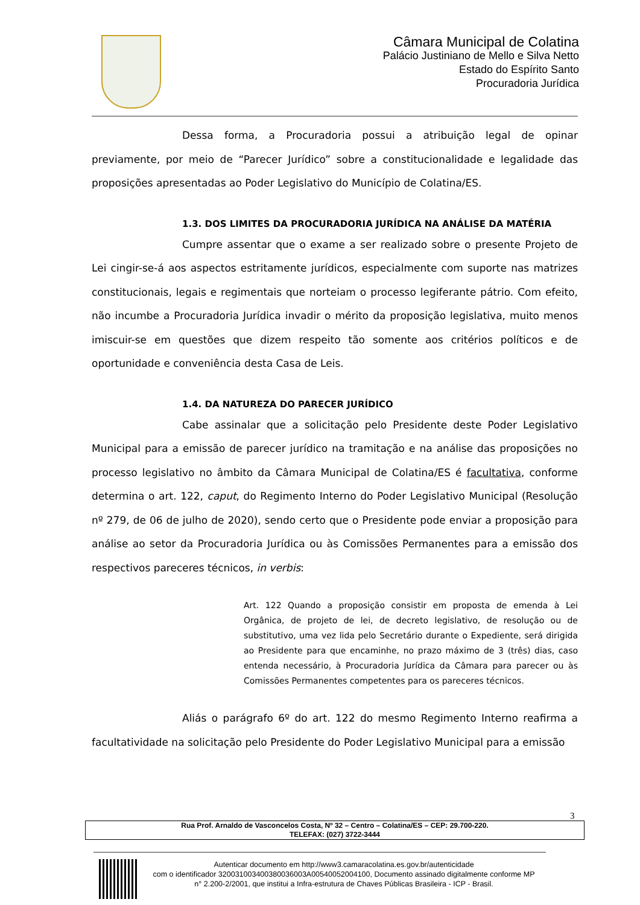Câmara Municipal de Colatina
Palácio Justiniano de Mello e Silva Netto
Estado do Espírito Santo
Procuradoria Jurídica
Dessa forma, a Procuradoria possui a atribuição legal de opinar previamente, por meio de “Parecer Jurídico” sobre a constitucionalidade e legalidade das proposições apresentadas ao Poder Legislativo do Município de Colatina/ES.
1.3. DOS LIMITES DA PROCURADORIA JURÍDICA NA ANÁLISE DA MATÉRIA
Cumpre assentar que o exame a ser realizado sobre o presente Projeto de Lei cingir-se-á aos aspectos estritamente jurídicos, especialmente com suporte nas matrizes constitucionais, legais e regimentais que norteiam o processo legiferante pátrio. Com efeito, não incumbe a Procuradoria Jurídica invadir o mérito da proposição legislativa, muito menos imiscuir-se em questões que dizem respeito tão somente aos critérios políticos e de oportunidade e conveniência desta Casa de Leis.
1.4. DA NATUREZA DO PARECER JURÍDICO
Cabe assinalar que a solicitação pelo Presidente deste Poder Legislativo Municipal para a emissão de parecer jurídico na tramitação e na análise das proposições no processo legislativo no âmbito da Câmara Municipal de Colatina/ES é facultativa, conforme determina o art. 122, caput, do Regimento Interno do Poder Legislativo Municipal (Resolução nº 279, de 06 de julho de 2020), sendo certo que o Presidente pode enviar a proposição para análise ao setor da Procuradoria Jurídica ou às Comissões Permanentes para a emissão dos respectivos pareceres técnicos, in verbis:
Art. 122 Quando a proposição consistir em proposta de emenda à Lei Orgânica, de projeto de lei, de decreto legislativo, de resolução ou de substitutivo, uma vez lida pelo Secretário durante o Expediente, será dirigida ao Presidente para que encaminhe, no prazo máximo de 3 (três) dias, caso entenda necessário, à Procuradoria Jurídica da Câmara para parecer ou às Comissões Permanentes competentes para os pareceres técnicos.
Aliás o parágrafo 6º do art. 122 do mesmo Regimento Interno reafirma a facultatividade na solicitação pelo Presidente do Poder Legislativo Municipal para a emissão
3
Rua Prof. Arnaldo de Vasconcelos Costa, Nº 32 – Centro – Colatina/ES – CEP: 29.700-220.
TELEFAX: (027) 3722-3444
Autenticar documento em http://www3.camaracolatina.es.gov.br/autenticidade
com o identificador 320031003400380036003A00540052004100, Documento assinado digitalmente conforme MP n° 2.200-2/2001, que institui a Infra-estrutura de Chaves Públicas Brasileira - ICP - Brasil.